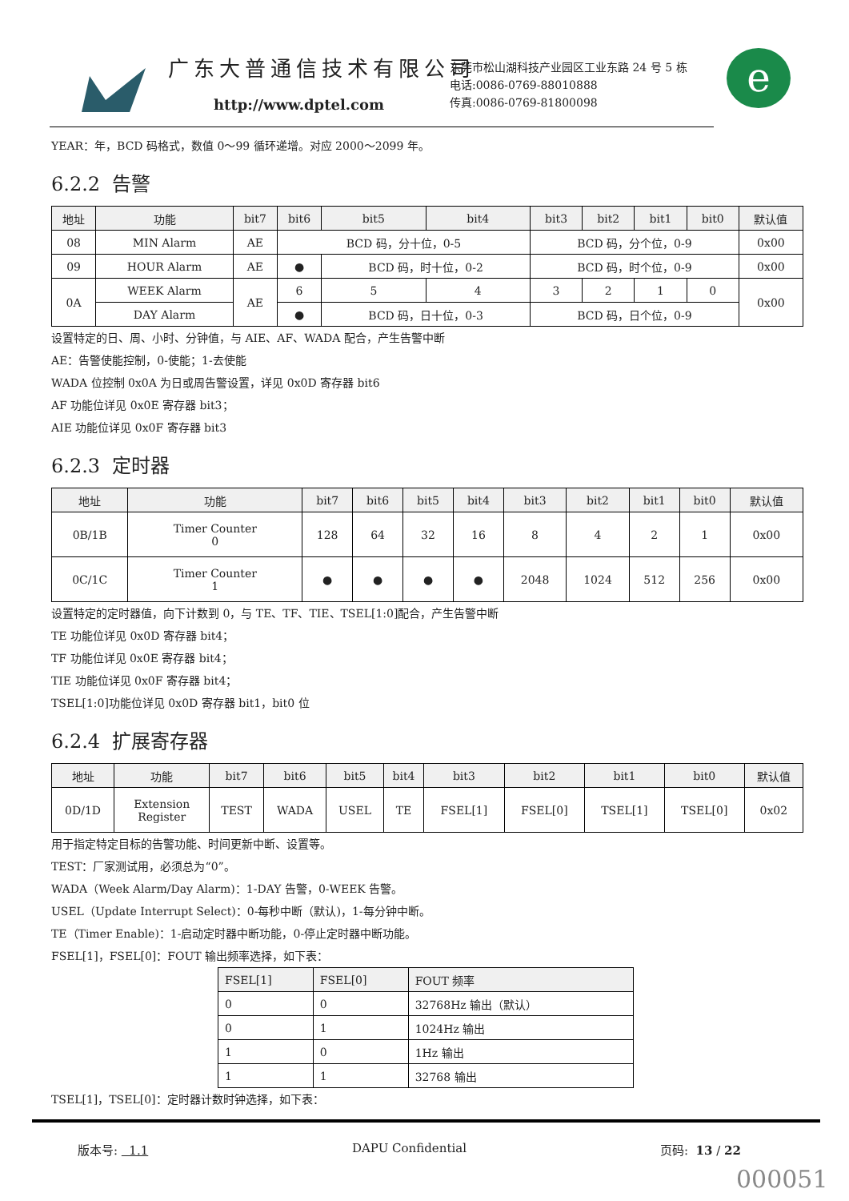广东大普通信技术有限公司
http://www.dptel.com
东莞市松山湖科技产业园区工业东路 24 号 5 栋
电话:0086-0769-88010888
传真:0086-0769-81800098
e
YEAR：年，BCD 码格式，数值 0～99 循环递增。对应 2000～2099 年。
6.2.2 告警
| 地址 | 功能 | bit7 | bit6 | bit5 | bit4 | bit3 | bit2 | bit1 | bit0 | 默认值 |
| --- | --- | --- | --- | --- | --- | --- | --- | --- | --- | --- |
| 08 | MIN Alarm | AE | BCD 码，分十位，0-5 | | | BCD 码，分个位，0-9 | | | | 0x00 |
| 09 | HOUR Alarm | AE | ● | BCD 码，时十位，0-2 | | BCD 码，时个位，0-9 | | | | 0x00 |
| 0A | WEEK Alarm | AE | 6 | 5 | 4 | 3 | 2 | 1 | 0 | 0x00 |
| | DAY Alarm | | ● | BCD 码，日十位，0-3 | | BCD 码，日个位，0-9 | | | | |
设置特定的日、周、小时、分钟值，与 AIE、AF、WADA 配合，产生告警中断
AE：告警使能控制，0-使能；1-去使能
WADA 位控制 0x0A 为日或周告警设置，详见 0x0D 寄存器 bit6
AF 功能位详见 0x0E 寄存器 bit3；
AIE 功能位详见 0x0F 寄存器 bit3
6.2.3 定时器
| 地址 | 功能 | bit7 | bit6 | bit5 | bit4 | bit3 | bit2 | bit1 | bit0 | 默认值 |
| --- | --- | --- | --- | --- | --- | --- | --- | --- | --- | --- |
| 0B/1B | Timer Counter 0 | 128 | 64 | 32 | 16 | 8 | 4 | 2 | 1 | 0x00 |
| 0C/1C | Timer Counter 1 | ● | ● | ● | ● | 2048 | 1024 | 512 | 256 | 0x00 |
设置特定的定时器值，向下计数到 0，与 TE、TF、TIE、TSEL[1:0]配合，产生告警中断
TE 功能位详见 0x0D 寄存器 bit4；
TF 功能位详见 0x0E 寄存器 bit4；
TIE 功能位详见 0x0F 寄存器 bit4；
TSEL[1:0]功能位详见 0x0D 寄存器 bit1，bit0 位
6.2.4 扩展寄存器
| 地址 | 功能 | bit7 | bit6 | bit5 | bit4 | bit3 | bit2 | bit1 | bit0 | 默认值 |
| --- | --- | --- | --- | --- | --- | --- | --- | --- | --- | --- |
| 0D/1D | Extension Register | TEST | WADA | USEL | TE | FSEL[1] | FSEL[0] | TSEL[1] | TSEL[0] | 0x02 |
用于指定特定目标的告警功能、时间更新中断、设置等。
TEST：厂家测试用，必须总为“0”。
WADA（Week Alarm/Day Alarm)：1-DAY 告警，0-WEEK 告警。
USEL（Update Interrupt Select)：0-每秒中断（默认)，1-每分钟中断。
TE（Timer Enable)：1-启动定时器中断功能，0-停止定时器中断功能。
FSEL[1]，FSEL[0]：FOUT 输出频率选择，如下表：
| FSEL[1] | FSEL[0] | FOUT 频率 |
| --- | --- | --- |
| 0 | 0 | 32768Hz 输出（默认） |
| 0 | 1 | 1024Hz 输出 |
| 1 | 0 | 1Hz 输出 |
| 1 | 1 | 32768 输出 |
TSEL[1]，TSEL[0]：定时器计数时钟选择，如下表：
版本号: 1.1 DAPU Confidential 页码: 13 / 22
000051